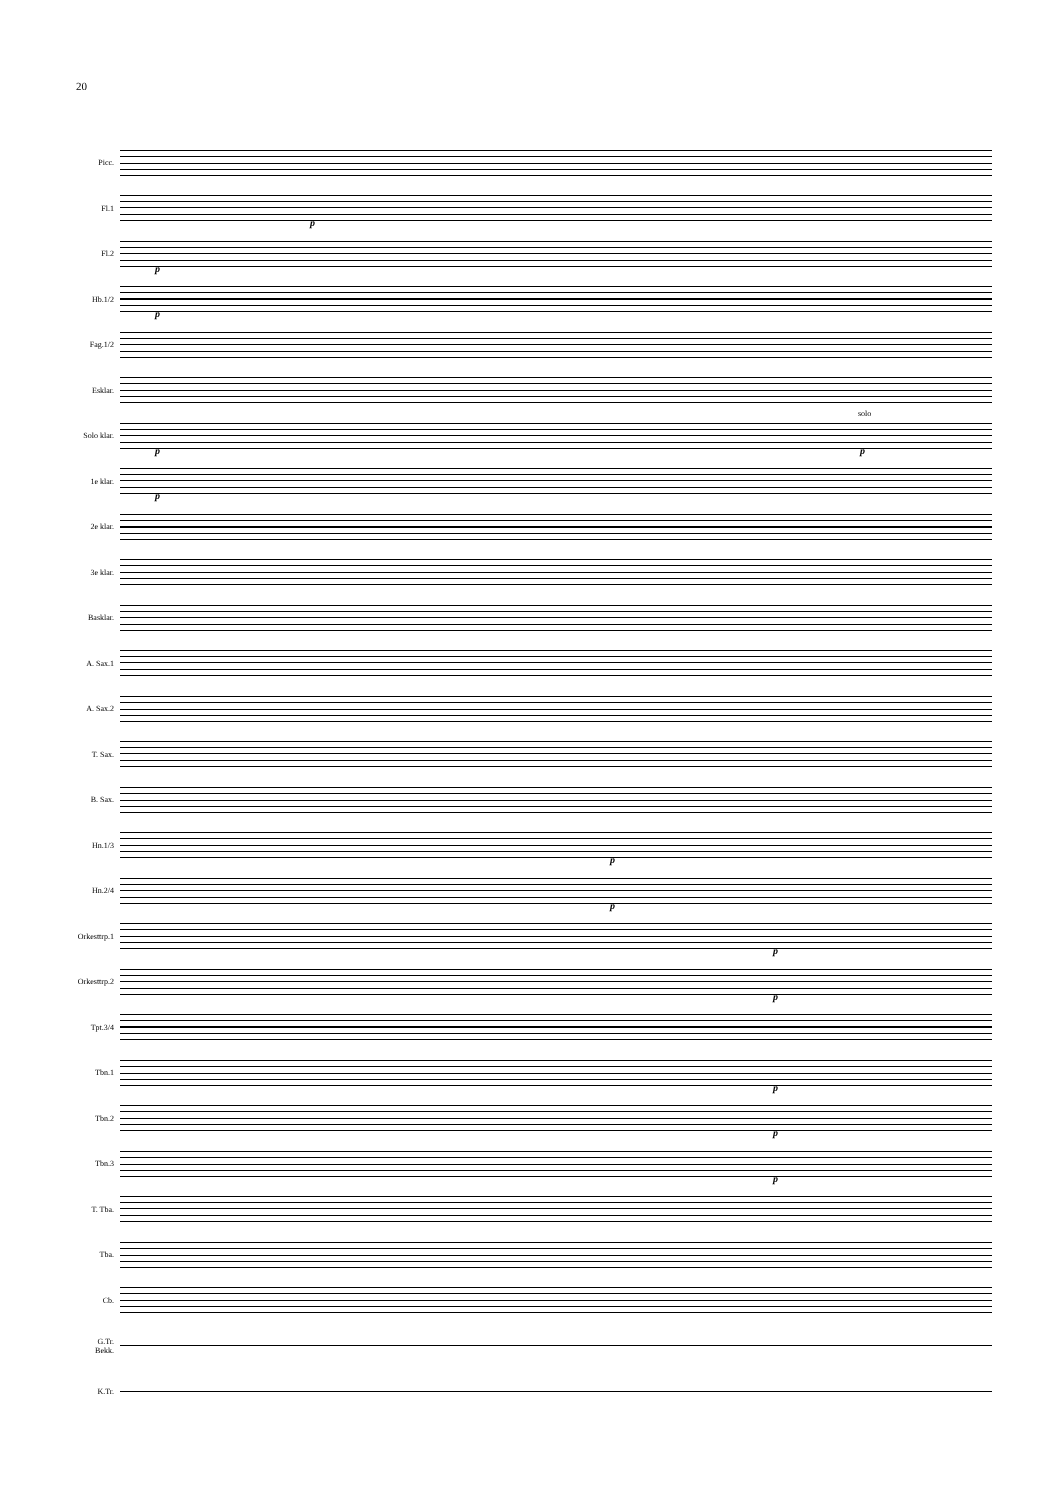20
Picc.
Fl.1
p
Fl.2
p
Hb.1/2
p
Fag.1/2
Esklar.
Solo klar.
solo
p p
1e klar.
p
2e klar.
3e klar.
Basklar.
A. Sax.1
A. Sax.2
T. Sax.
B. Sax.
Hn.1/3
p
Hn.2/4
p
Orkesttrp.1
p
Orkesttrp.2
p
Tpt.3/4
Tbn.1
p
Tbn.2
p
Tbn.3
p
T. Tba.
Tba.
Cb.
G.Tr.
Bekk.
K.Tr.